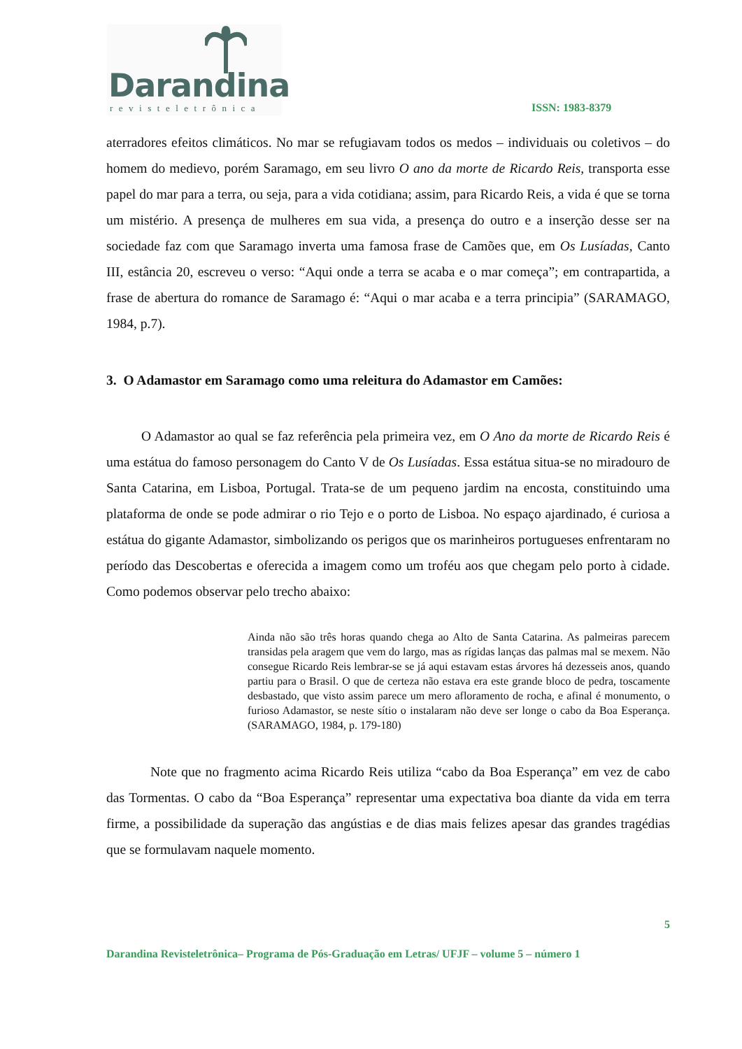Darandina
revisteletrônica
ISSN: 1983-8379
aterradores efeitos climáticos. No mar se refugiavam todos os medos – individuais ou coletivos – do homem do medievo, porém Saramago, em seu livro O ano da morte de Ricardo Reis, transporta esse papel do mar para a terra, ou seja, para a vida cotidiana; assim, para Ricardo Reis, a vida é que se torna um mistério. A presença de mulheres em sua vida, a presença do outro e a inserção desse ser na sociedade faz com que Saramago inverta uma famosa frase de Camões que, em Os Lusíadas, Canto III, estância 20, escreveu o verso: “Aqui onde a terra se acaba e o mar começa”; em contrapartida, a frase de abertura do romance de Saramago é: “Aqui o mar acaba e a terra principia” (SARAMAGO, 1984, p.7).
3. O Adamastor em Saramago como uma releitura do Adamastor em Camões:
O Adamastor ao qual se faz referência pela primeira vez, em O Ano da morte de Ricardo Reis é uma estátua do famoso personagem do Canto V de Os Lusíadas. Essa estátua situa-se no miradouro de Santa Catarina, em Lisboa, Portugal. Trata-se de um pequeno jardim na encosta, constituindo uma plataforma de onde se pode admirar o rio Tejo e o porto de Lisboa. No espaço ajardinado, é curiosa a estátua do gigante Adamastor, simbolizando os perigos que os marinheiros portugueses enfrentaram no período das Descobertas e oferecida a imagem como um troféu aos que chegam pelo porto à cidade. Como podemos observar pelo trecho abaixo:
Ainda não são três horas quando chega ao Alto de Santa Catarina. As palmeiras parecem transidas pela aragem que vem do largo, mas as rígidas lanças das palmas mal se mexem. Não consegue Ricardo Reis lembrar-se se já aqui estavam estas árvores há dezesseis anos, quando partiu para o Brasil. O que de certeza não estava era este grande bloco de pedra, toscamente desbastado, que visto assim parece um mero afloramento de rocha, e afinal é monumento, o furioso Adamastor, se neste sítio o instalaram não deve ser longe o cabo da Boa Esperança. (SARAMAGO, 1984, p. 179-180)
Note que no fragmento acima Ricardo Reis utiliza “cabo da Boa Esperança” em vez de cabo das Tormentas. O cabo da “Boa Esperança” representar uma expectativa boa diante da vida em terra firme, a possibilidade da superação das angústias e de dias mais felizes apesar das grandes tragédias que se formulavam naquele momento.
5
Darandina Revisteletrônica– Programa de Pós-Graduação em Letras/ UFJF – volume 5 – número 1